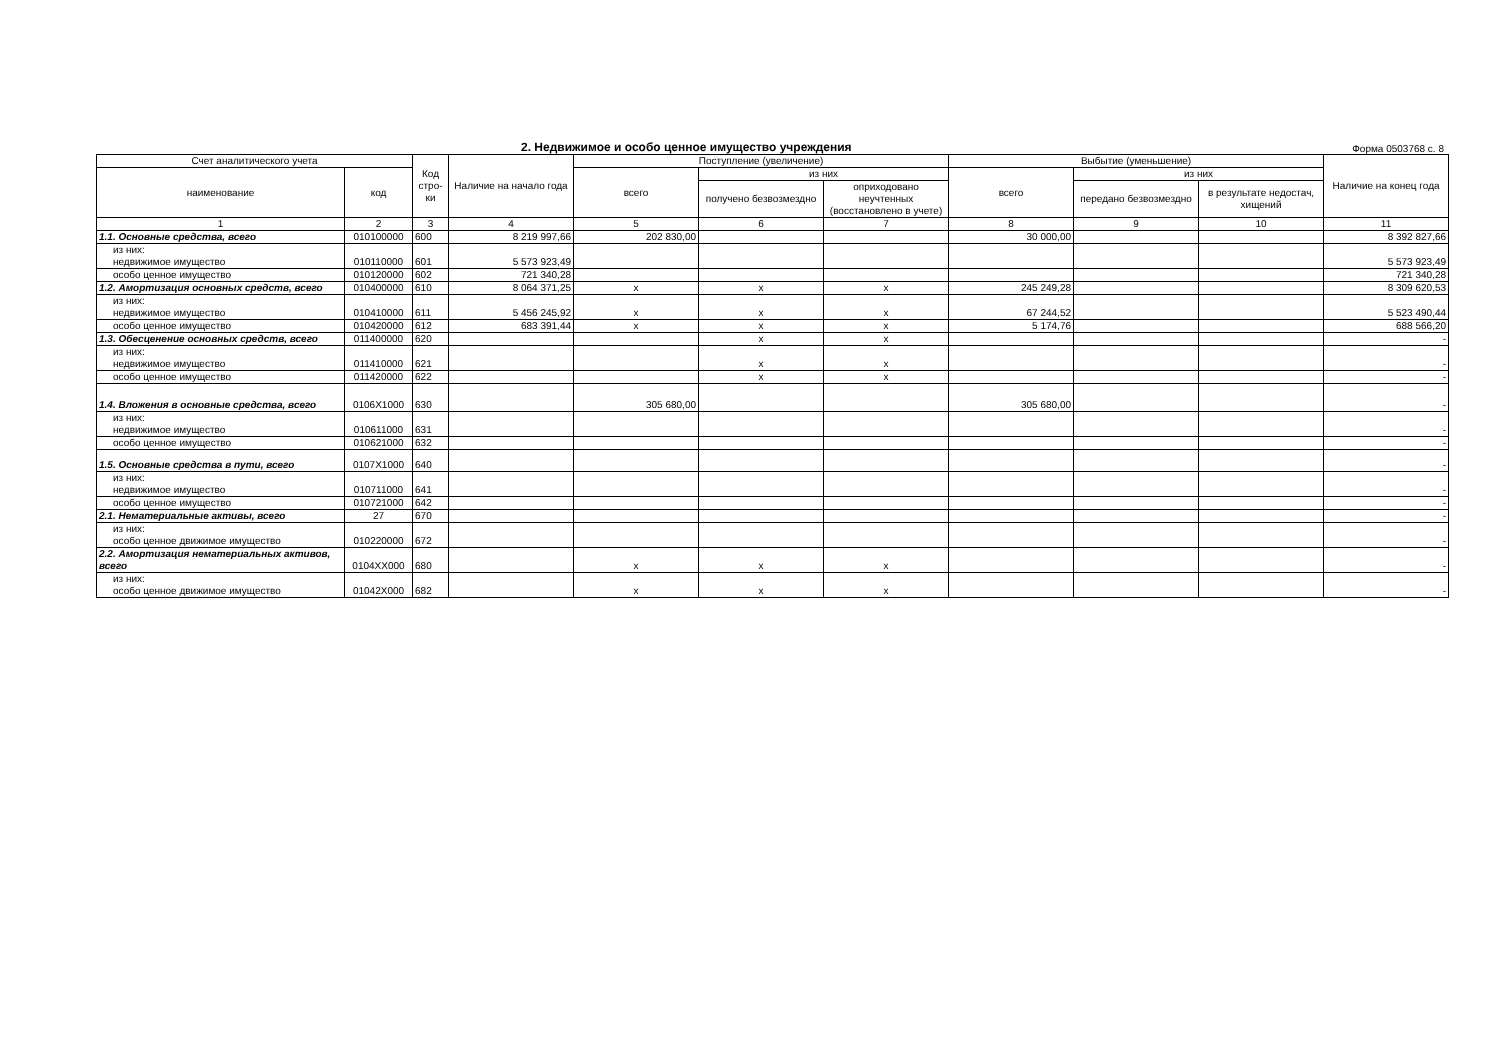2. Недвижимое и особо ценное имущество учреждения
Форма 0503768 с. 8
| Счет аналитического учета | | Код стро-ки | Наличие на начало года | Поступление (увеличение) | | | Выбытие (уменьшение) | | | Наличие на конец года |
| --- | --- | --- | --- | --- | --- | --- | --- | --- | --- | --- |
| наименование | код | | | всего | из них | | всего | из них | | |
| | | | | | получено безвозмездно | оприходовано неучтенных (восстановлено в учете) | | передано безвозмездно | в результате недостач, хищений | |
| 1 | 2 | 3 | 4 | 5 | 6 | 7 | 8 | 9 | 10 | 11 |
| 1.1. Основные средства, всего | 010100000 | 600 | 8 219 997,66 | 202 830,00 | | | 30 000,00 | | | 8 392 827,66 |
| из них: недвижимое имущество | 010110000 | 601 | 5 573 923,49 | | | | | | | 5 573 923,49 |
| особо ценное имущество | 010120000 | 602 | 721 340,28 | | | | | | | 721 340,28 |
| 1.2. Амортизация основных средств, всего | 010400000 | 610 | 8 064 371,25 | x | x | x | 245 249,28 | | | 8 309 620,53 |
| из них: недвижимое имущество | 010410000 | 611 | 5 456 245,92 | x | x | x | 67 244,52 | | | 5 523 490,44 |
| особо ценное имущество | 010420000 | 612 | 683 391,44 | x | x | x | 5 174,76 | | | 688 566,20 |
| 1.3. Обесценение основных средств, всего | 011400000 | 620 | | | x | x | | | | - |
| из них: недвижимое имущество | 011410000 | 621 | | | x | x | | | | - |
| особо ценное имущество | 011420000 | 622 | | | x | x | | | | - |
| 1.4. Вложения в основные средства, всего | 0106X1000 | 630 | | 305 680,00 | | | 305 680,00 | | | - |
| из них: недвижимое имущество | 010611000 | 631 | | | | | | | | - |
| особо ценное имущество | 010621000 | 632 | | | | | | | | - |
| 1.5. Основные средства в пути, всего | 0107X1000 | 640 | | | | | | | | - |
| из них: недвижимое имущество | 010711000 | 641 | | | | | | | | - |
| особо ценное имущество | 010721000 | 642 | | | | | | | | - |
| 2.1. Нематериальные активы, всего | 27 | 670 | | | | | | | | - |
| из них: особо ценное движимое имущество | 010220000 | 672 | | | | | | | | - |
| 2.2. Амортизация нематериальных активов, всего | 0104XX000 | 680 | | x | x | x | | | | - |
| из них: особо ценное движимое имущество | 01042X000 | 682 | | x | x | x | | | | - |